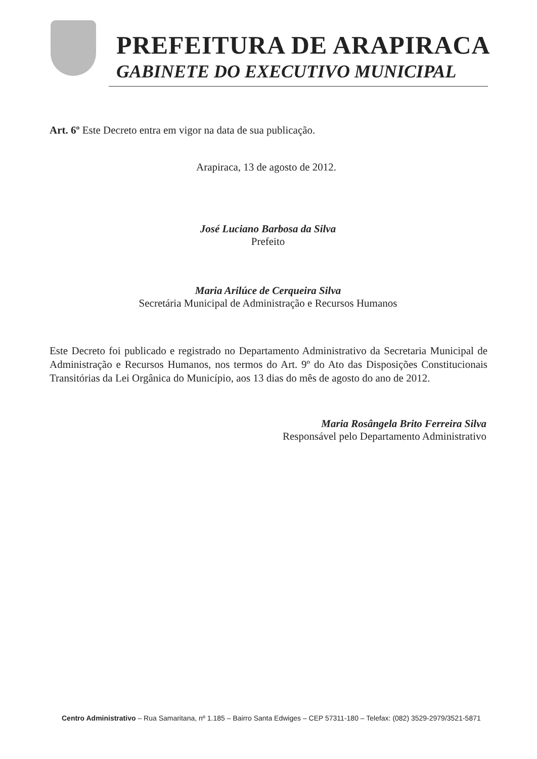PREFEITURA DE ARAPIRACA
GABINETE DO EXECUTIVO MUNICIPAL
Art. 6º Este Decreto entra em vigor na data de sua publicação.
Arapiraca, 13 de agosto de 2012.
José Luciano Barbosa da Silva
Prefeito
Maria Arilúce de Cerqueira Silva
Secretária Municipal de Administração e Recursos Humanos
Este Decreto foi publicado e registrado no Departamento Administrativo da Secretaria Municipal de Administração e Recursos Humanos, nos termos do Art. 9º do Ato das Disposições Constitucionais Transitórias da Lei Orgânica do Município, aos 13 dias do mês de agosto do ano de 2012.
Maria Rosângela Brito Ferreira Silva
Responsável pelo Departamento Administrativo
Centro Administrativo – Rua Samaritana, nº 1.185 – Bairro Santa Edwiges – CEP 57311-180 – Telefax: (082) 3529-2979/3521-5871